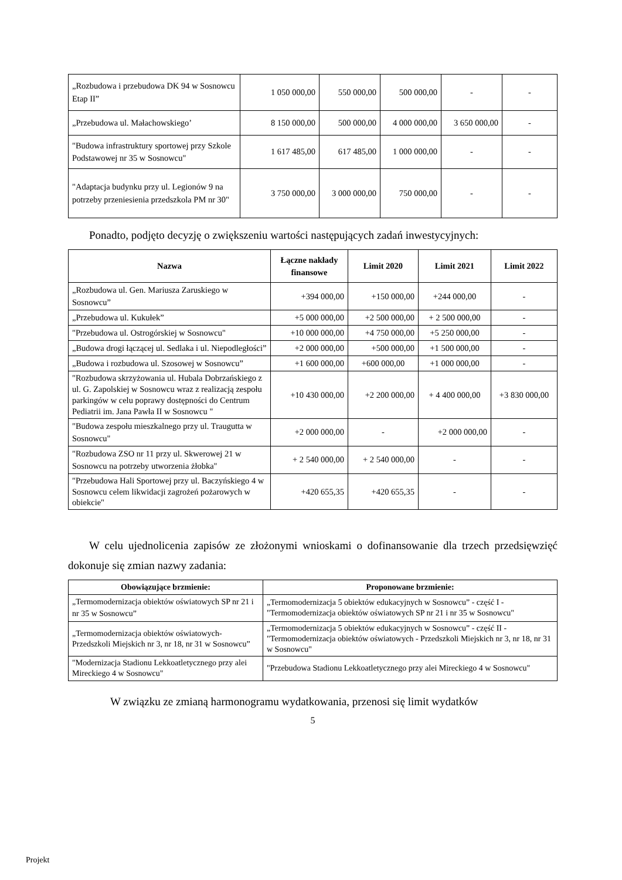| „Rozbudowa i przebudowa DK 94 w Sosnowcu Etap II” | 1 050 000,00 | 550 000,00 | 500 000,00 | - | - |
| „Przebudowa ul. Małachowskiego’ | 8 150 000,00 | 500 000,00 | 4 000 000,00 | 3 650 000,00 | - |
| "Budowa infrastruktury sportowej przy Szkole Podstawowej nr 35 w Sosnowcu" | 1 617 485,00 | 617 485,00 | 1 000 000,00 | - | - |
| "Adaptacja budynku przy ul. Legionów 9 na potrzeby przeniesienia przedszkola PM nr 30" | 3 750 000,00 | 3 000 000,00 | 750 000,00 | - | - |
Ponadto, podjęto decyzję o zwiększeniu wartości następujących zadań inwestycyjnych:
| Nazwa | Łączne nakłady finansowe | Limit 2020 | Limit 2021 | Limit 2022 |
| --- | --- | --- | --- | --- |
| „Rozbudowa ul. Gen. Mariusza Zaruskiego w Sosnowcu” | +394 000,00 | +150 000,00 | +244 000,00 | - |
| „Przebudowa ul. Kukułek” | +5 000 000,00 | +2 500 000,00 | + 2 500 000,00 | - |
| "Przebudowa ul. Ostrogórskiej w Sosnowcu" | +10 000 000,00 | +4 750 000,00 | +5 250 000,00 | - |
| „Budowa drogi łączącej ul. Sedlaka i ul. Niepodległości” | +2 000 000,00 | +500 000,00 | +1 500 000,00 | - |
| „Budowa i rozbudowa ul. Szosowej w Sosnowcu” | +1 600 000,00 | +600 000,00 | +1 000 000,00 | - |
| "Rozbudowa skrzyżowania ul. Hubala Dobrzańskiego z ul. G. Zapolskiej w Sosnowcu wraz z realizacją zespołu parkingów w celu poprawy dostępności do Centrum Pediatrii im. Jana Pawła II w Sosnowcu " | +10 430 000,00 | +2 200 000,00 | + 4 400 000,00 | +3 830 000,00 |
| "Budowa zespołu mieszkalnego przy ul. Traugutta w Sosnowcu" | +2 000 000,00 | - | +2 000 000,00 | - |
| "Rozbudowa ZSO nr 11 przy ul. Skwerowej 21 w Sosnowcu na potrzeby utworzenia żłobka" | + 2 540 000,00 | + 2 540 000,00 | - | - |
| "Przebudowa Hali Sportowej przy ul. Baczyńskiego 4 w Sosnowcu celem likwidacji zagrożeń pożarowych w obiekcie" | +420 655,35 | +420 655,35 | - | - |
W celu ujednolicenia zapisów ze złożonymi wnioskami o dofinansowanie dla trzech przedsięwzięć dokonuje się zmian nazwy zadania:
| Obowiązujące brzmienie: | Proponowane brzmienie: |
| --- | --- |
| „Termomodernizacja obiektów oświatowych SP nr 21 i nr 35 w Sosnowcu” | „Termomodernizacja 5 obiektów edukacyjnych w Sosnowcu” - część I - "Termomodernizacja obiektów oświatowych SP nr 21 i nr 35 w Sosnowcu" |
| „Termomodernizacja obiektów oświatowych-Przedszkoli Miejskich nr 3, nr 18, nr 31 w Sosnowcu” | „Termomodernizacja 5 obiektów edukacyjnych w Sosnowcu” - część II - "Termomodernizacja obiektów oświatowych - Przedszkoli Miejskich nr 3, nr 18, nr 31 w Sosnowcu" |
| "Modernizacja Stadionu Lekkoatletycznego przy alei Mireckiego 4 w Sosnowcu" | "Przebudowa Stadionu Lekkoatletycznego przy alei Mireckiego 4 w Sosnowcu" |
W związku ze zmianą harmonogramu wydatkowania, przenosi się limit wydatków
5
Projekt